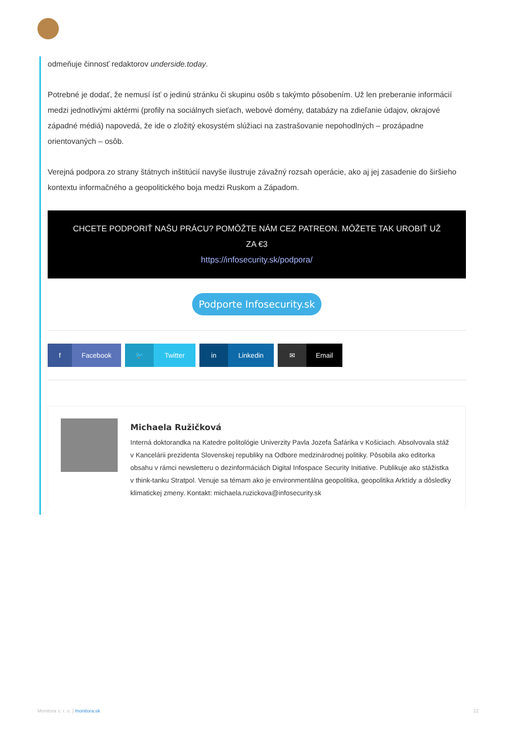odmeňuje činnosť redaktorov underside.today.
Potrebné je dodať, že nemusí ísť o jedinú stránku či skupinu osôb s takýmto pôsobením. Už len preberanie informácií medzi jednotlivými aktérmi (profily na sociálnych sieťach, webové domény, databázy na zdieľanie údajov, okrajové západné médiá) napovedá, že ide o zložitý ekosystém slúžiaci na zastrašovanie nepohodlných – prozápadne orientovaných – osôb.
Verejná podpora zo strany štátnych inštitúcií navyše ilustruje závažný rozsah operácie, ako aj jej zasadenie do širšieho kontextu informačného a geopolitického boja medzi Ruskom a Západom.
CHCETE PODPORIŤ NAŠU PRÁCU? POMÔŽTE NÁM CEZ PATREON. MÔŽETE TAK UROBIŤ UŽ ZA €3
https://infosecurity.sk/podpora/
Podporte Infosecurity.sk
f Facebook 🐦 Twitter in Linkedin ✉ Email
Michaela Ružičková
Interná doktorandka na Katedre politológie Univerzity Pavla Jozefa Šafárika v Košiciach. Absolvovala stáž v Kancelárii prezidenta Slovenskej republiky na Odbore medzinárodnej politiky. Pôsobila ako editorka obsahu v rámci newsletteru o dezinformáciách Digital Infospace Security Initiative. Publikuje ako stážistka v think-tanku Stratpol. Venuje sa témam ako je environmentálna geopolitika, geopolitika Arktídy a dôsledky klimatickej zmeny. Kontakt: michaela.ruzickova@infosecurity.sk
Monitora s. r. o. | monitora.sk 22